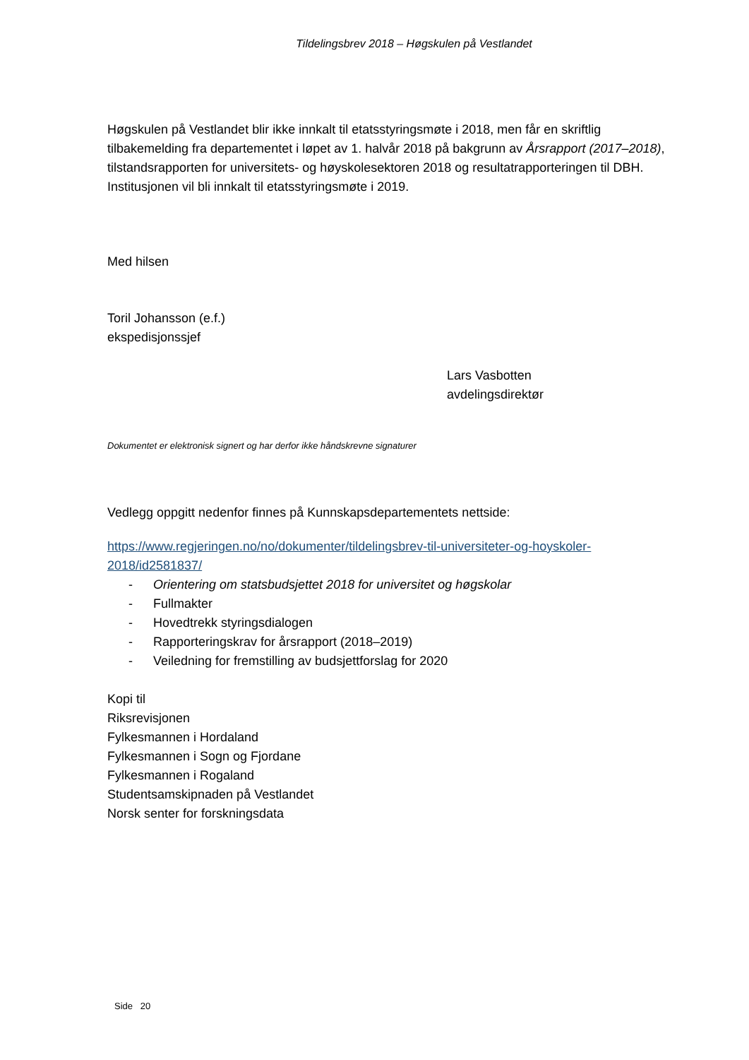Tildelingsbrev 2018 – Høgskulen på Vestlandet
Høgskulen på Vestlandet blir ikke innkalt til etatsstyringsmøte i 2018, men får en skriftlig tilbakemelding fra departementet i løpet av 1. halvår 2018 på bakgrunn av Årsrapport (2017–2018), tilstandsrapporten for universitets- og høyskolesektoren 2018 og resultatrapporteringen til DBH. Institusjonen vil bli innkalt til etatsstyringsmøte i 2019.
Med hilsen
Toril Johansson (e.f.)
ekspedisjonssjef
Lars Vasbotten
avdelingsdirektør
Dokumentet er elektronisk signert og har derfor ikke håndskrevne signaturer
Vedlegg oppgitt nedenfor finnes på Kunnskapsdepartementets nettside:
https://www.regjeringen.no/no/dokumenter/tildelingsbrev-til-universiteter-og-hoyskoler-2018/id2581837/
- Orientering om statsbudsjettet 2018 for universitet og høgskolar
- Fullmakter
- Hovedtrekk styringsdialogen
- Rapporteringskrav for årsrapport (2018–2019)
- Veiledning for fremstilling av budsjettforslag for 2020
Kopi til
Riksrevisjonen
Fylkesmannen i Hordaland
Fylkesmannen i Sogn og Fjordane
Fylkesmannen i Rogaland
Studentsamskipnaden på Vestlandet
Norsk senter for forskningsdata
Side 20